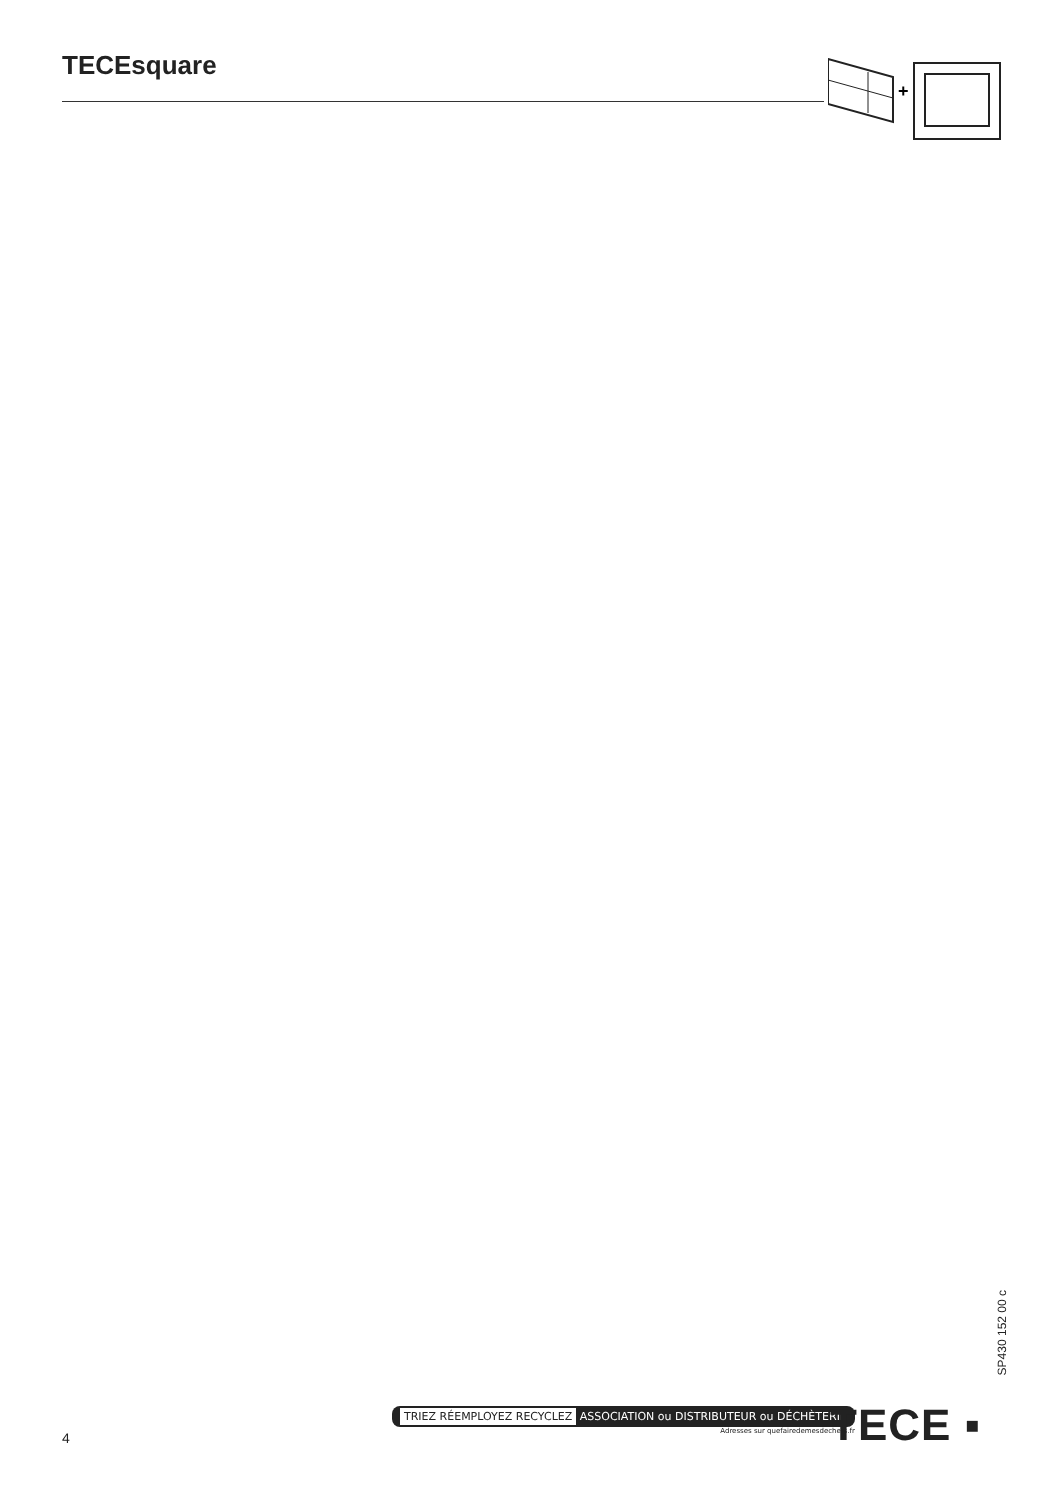TECEsquare
+
SP430 152 00 c
4
TRIEZ RÉEMPLOYEZ RECYCLEZ ASSOCIATION ou DISTRIBUTEUR ou DÉCHÈTERIE
Adresses sur quefairedemesdechets.fr
TECE ▪